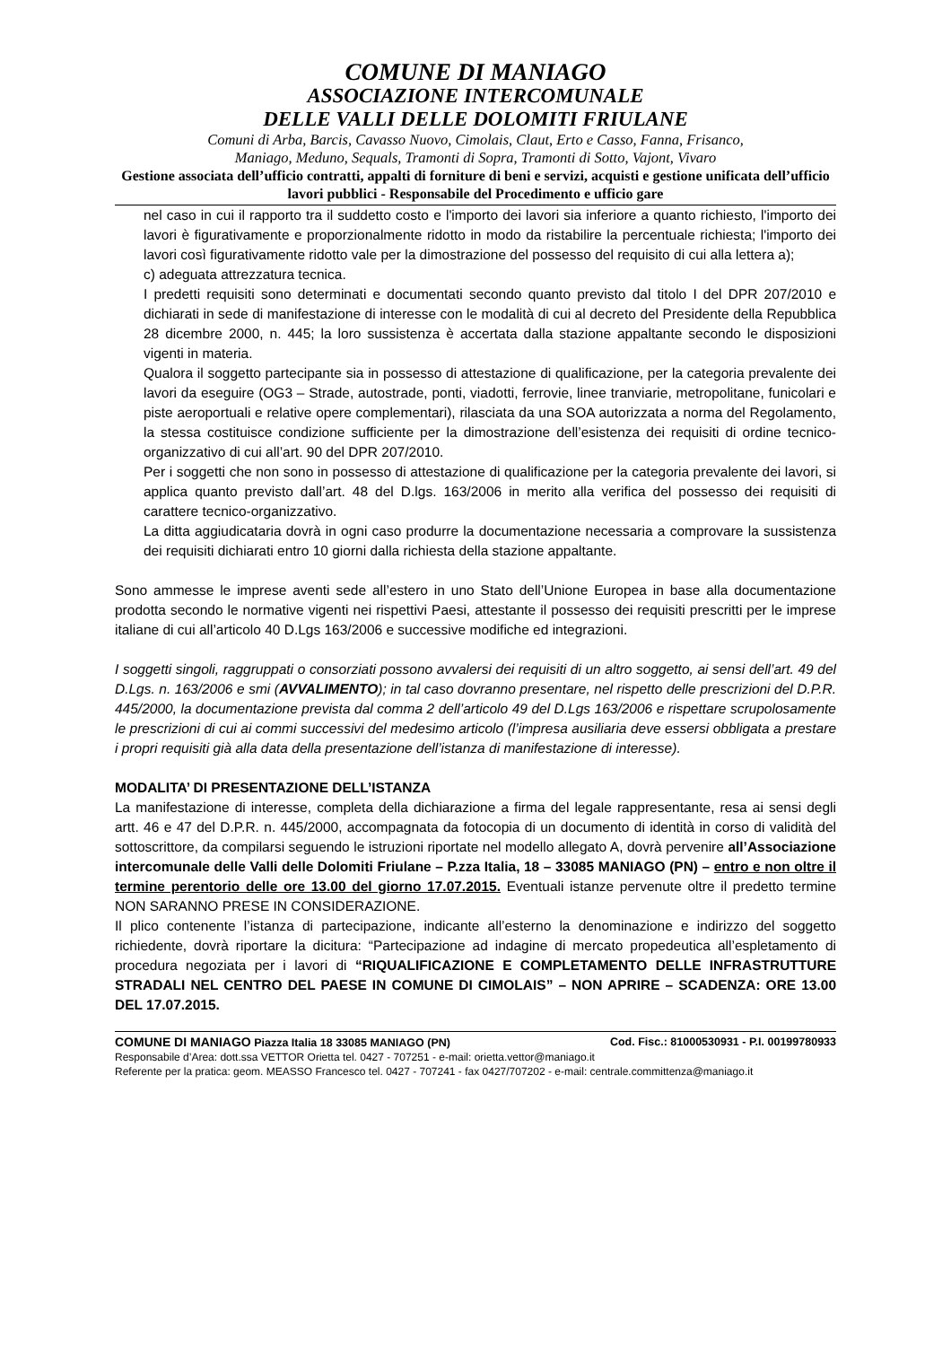COMUNE DI MANIAGO
ASSOCIAZIONE INTERCOMUNALE
DELLE VALLI DELLE DOLOMITI FRIULANE
Comuni di Arba, Barcis, Cavasso Nuovo, Cimolais, Claut, Erto e Casso, Fanna, Frisanco,
Maniago, Meduno, Sequals, Tramonti di Sopra, Tramonti di Sotto, Vajont, Vivaro
Gestione associata dell’ufficio contratti, appalti di forniture di beni e servizi, acquisti e gestione unificata dell’ufficio lavori pubblici - Responsabile del Procedimento e ufficio gare
nel caso in cui il rapporto tra il suddetto costo e l'importo dei lavori sia inferiore a quanto richiesto, l'importo dei lavori è figurativamente e proporzionalmente ridotto in modo da ristabilire la percentuale richiesta; l'importo dei lavori così figurativamente ridotto vale per la dimostrazione del possesso del requisito di cui alla lettera a);
c) adeguata attrezzatura tecnica.
I predetti requisiti sono determinati e documentati secondo quanto previsto dal titolo I del DPR 207/2010 e dichiarati in sede di manifestazione di interesse con le modalità di cui al decreto del Presidente della Repubblica 28 dicembre 2000, n. 445; la loro sussistenza è accertata dalla stazione appaltante secondo le disposizioni vigenti in materia.
Qualora il soggetto partecipante sia in possesso di attestazione di qualificazione, per la categoria prevalente dei lavori da eseguire (OG3 – Strade, autostrade, ponti, viadotti, ferrovie, linee tranviarie, metropolitane, funicolari e piste aeroportuali e relative opere complementari), rilasciata da una SOA autorizzata a norma del Regolamento, la stessa costituisce condizione sufficiente per la dimostrazione dell’esistenza dei requisiti di ordine tecnico-organizzativo di cui all’art. 90 del DPR 207/2010.
Per i soggetti che non sono in possesso di attestazione di qualificazione per la categoria prevalente dei lavori, si applica quanto previsto dall’art. 48 del D.lgs. 163/2006 in merito alla verifica del possesso dei requisiti di carattere tecnico-organizzativo.
La ditta aggiudicataria dovrà in ogni caso produrre la documentazione necessaria a comprovare la sussistenza dei requisiti dichiarati entro 10 giorni dalla richiesta della stazione appaltante.
Sono ammesse le imprese aventi sede all’estero in uno Stato dell’Unione Europea in base alla documentazione prodotta secondo le normative vigenti nei rispettivi Paesi, attestante il possesso dei requisiti prescritti per le imprese italiane di cui all’articolo 40 D.Lgs 163/2006 e successive modifiche ed integrazioni.
I soggetti singoli, raggruppati o consorziati possono avvalersi dei requisiti di un altro soggetto, ai sensi dell’art. 49 del D.Lgs. n. 163/2006 e smi (AVVALIMENTO); in tal caso dovranno presentare, nel rispetto delle prescrizioni del D.P.R. 445/2000, la documentazione prevista dal comma 2 dell’articolo 49 del D.Lgs 163/2006 e rispettare scrupolosamente le prescrizioni di cui ai commi successivi del medesimo articolo (l’impresa ausiliaria deve essersi obbligata a prestare i propri requisiti già alla data della presentazione dell’istanza di manifestazione di interesse).
MODALITA’ DI PRESENTAZIONE DELL’ISTANZA
La manifestazione di interesse, completa della dichiarazione a firma del legale rappresentante, resa ai sensi degli artt. 46 e 47 del D.P.R. n. 445/2000, accompagnata da fotocopia di un documento di identità in corso di validità del sottoscrittore, da compilarsi seguendo le istruzioni riportate nel modello allegato A, dovrà pervenire all’Associazione intercomunale delle Valli delle Dolomiti Friulane – P.zza Italia, 18 – 33085 MANIAGO (PN) – entro e non oltre il termine perentorio delle ore 13.00 del giorno 17.07.2015. Eventuali istanze pervenute oltre il predetto termine NON SARANNO PRESE IN CONSIDERAZIONE.
Il plico contenente l’istanza di partecipazione, indicante all’esterno la denominazione e indirizzo del soggetto richiedente, dovrà riportare la dicitura: “Partecipazione ad indagine di mercato propedeutica all’espletamento di procedura negoziata per i lavori di “RIQUALIFICAZIONE E COMPLETAMENTO DELLE INFRASTRUTTURE STRADALI NEL CENTRO DEL PAESE IN COMUNE DI CIMOLAIS” – NON APRIRE – SCADENZA: ORE 13.00 DEL 17.07.2015.
COMUNE DI MANIAGO Piazza Italia 18 33085 MANIAGO (PN) Cod. Fisc.: 81000530931 - P.I. 00199780933
Responsabile d’Area: dott.ssa VETTOR Orietta tel. 0427 - 707251 - e-mail: orietta.vettor@maniago.it
Referente per la pratica: geom. MEASSO Francesco tel. 0427 - 707241 - fax 0427/707202 - e-mail: centrale.committenza@maniago.it